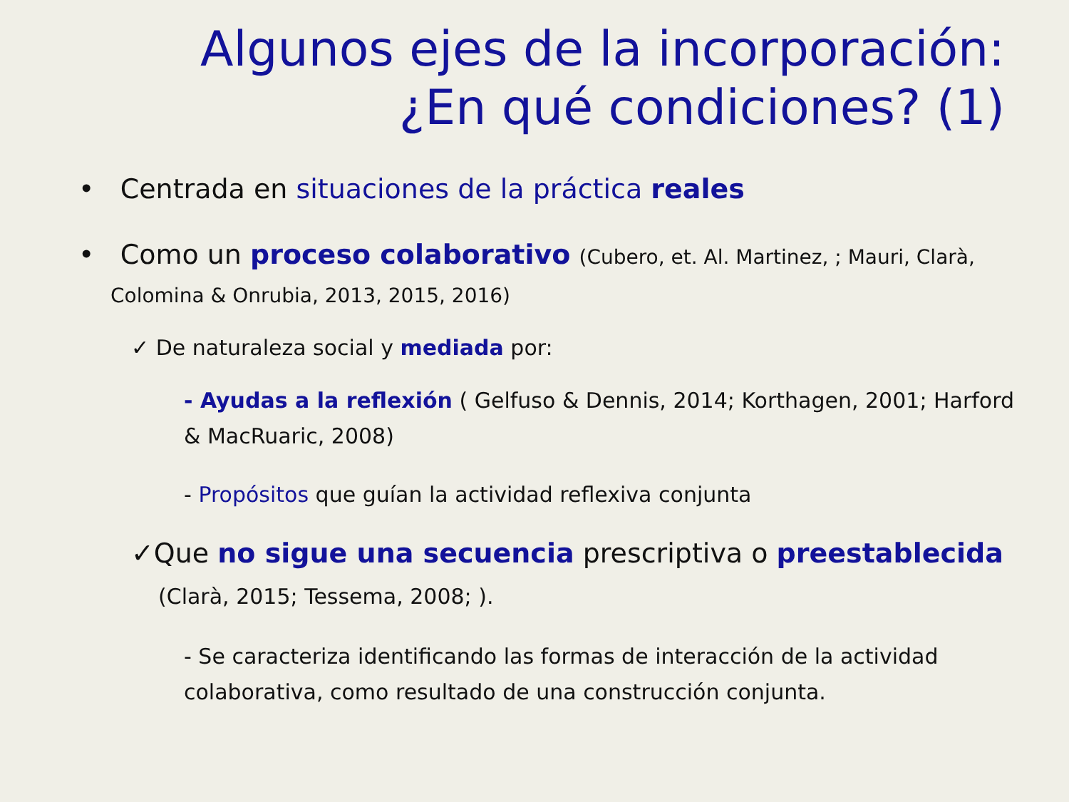Algunos ejes de la incorporación: ¿En qué condiciones? (1)
• Centrada en situaciones de la práctica reales
• Como un proceso colaborativo (Cubero, et. Al. Martinez, ; Mauri, Clarà, Colomina & Onrubia, 2013, 2015, 2016)
✓ De naturaleza social y mediada por:
- Ayudas a la reflexión ( Gelfuso & Dennis, 2014; Korthagen, 2001; Harford & MacRuaric, 2008)
- Propósitos que guían la actividad reflexiva conjunta
✓Que no sigue una secuencia prescriptiva o preestablecida (Clarà, 2015; Tessema, 2008; ).
- Se caracteriza identificando las formas de interacción de la actividad colaborativa, como resultado de una construcción conjunta.